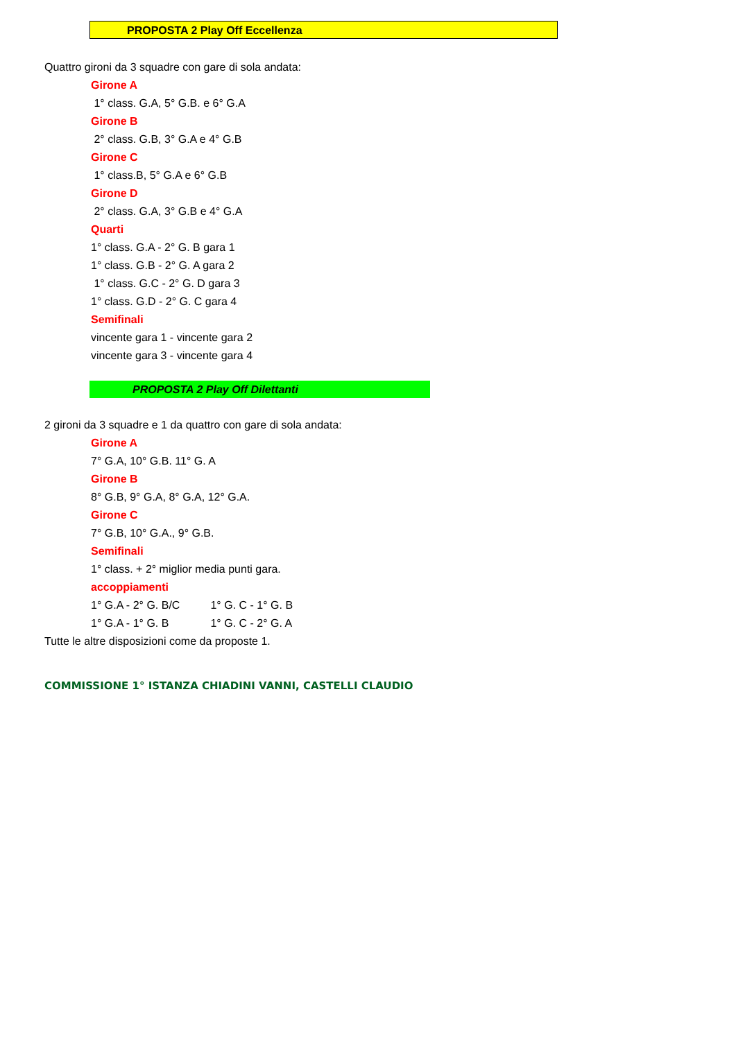PROPOSTA 2 Play Off Eccellenza
Quattro gironi da 3 squadre con gare di sola andata:
Girone A
1° class. G.A, 5° G.B. e 6° G.A
Girone B
2° class. G.B, 3° G.A e 4° G.B
Girone C
1° class.B, 5° G.A e 6° G.B
Girone D
2° class. G.A, 3° G.B e 4° G.A
Quarti
1° class. G.A - 2° G. B gara 1
1° class. G.B - 2° G. A gara 2
1° class. G.C - 2° G. D gara 3
1° class. G.D - 2° G. C gara 4
Semifinali
vincente gara 1 - vincente gara 2
vincente gara 3 - vincente gara 4
PROPOSTA 2 Play Off Dilettanti
2 gironi da 3 squadre e 1 da quattro con gare di sola andata:
Girone A
7° G.A, 10° G.B. 11° G. A
Girone B
8° G.B, 9° G.A, 8° G.A, 12° G.A.
Girone C
7° G.B, 10° G.A., 9° G.B.
Semifinali
1° class. + 2° miglior media punti gara.
accoppiamenti
1° G.A - 2° G. B/C 1° G. C - 1° G. B
1° G.A - 1° G. B 1° G. C - 2° G. A
Tutte le altre disposizioni come da proposte 1.
COMMISSIONE 1° ISTANZA CHIADINI VANNI, CASTELLI CLAUDIO